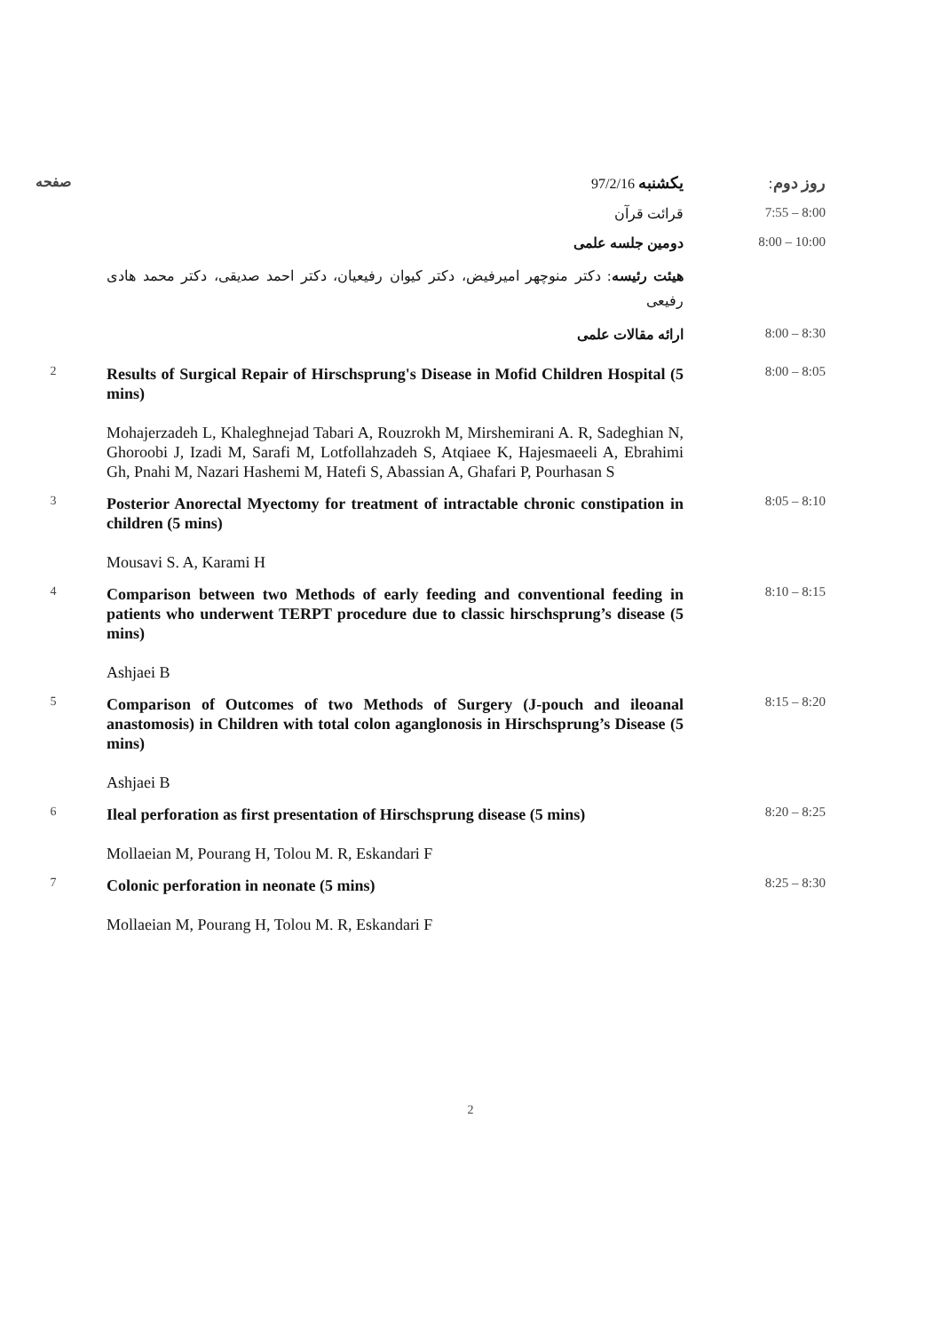روز دوم: یکشنبه 97/2/16 صفحه
7:55 – 8:00 قرائت قرآن
8:00 – 10:00 دومین جلسه علمی
هیئت رئیسه: دکتر منوچهر امیرفیض، دکتر کیوان رفیعیان، دکتر احمد صدیقی، دکتر محمد هادی رفیعی
8:00 – 8:30 ارائه مقالات علمی
8:00 – 8:05
Results of Surgical Repair of Hirschsprung's Disease in Mofid Children Hospital (5 mins)
Mohajerzadeh L, Khaleghnejad Tabari A, Rouzrokh M, Mirshemirani A. R, Sadeghian N, Ghoroobi J, Izadi M, Sarafi M, Lotfollahzadeh S, Atqiaee K, Hajesmaeeli A, Ebrahimi Gh, Pnahi M, Nazari Hashemi M, Hatefi S, Abassian A, Ghafari P, Pourhasan S
2
8:05 – 8:10
Posterior Anorectal Myectomy for treatment of intractable chronic constipation in children (5 mins)
Mousavi S. A, Karami H
3
8:10 – 8:15
Comparison between two Methods of early feeding and conventional feeding in patients who underwent TERPT procedure due to classic hirschsprung’s disease (5 mins)
Ashjaei B
4
8:15 – 8:20
Comparison of Outcomes of two Methods of Surgery (J-pouch and ileoanal anastomosis) in Children with total colon aganglonosis in Hirschsprung’s Disease (5 mins)
Ashjaei B
5
8:20 – 8:25
Ileal perforation as first presentation of Hirschsprung disease (5 mins)
Mollaeian M, Pourang H, Tolou M. R, Eskandari F
6
8:25 – 8:30
Colonic perforation in neonate (5 mins)
Mollaeian M, Pourang H, Tolou M. R, Eskandari F
7
2